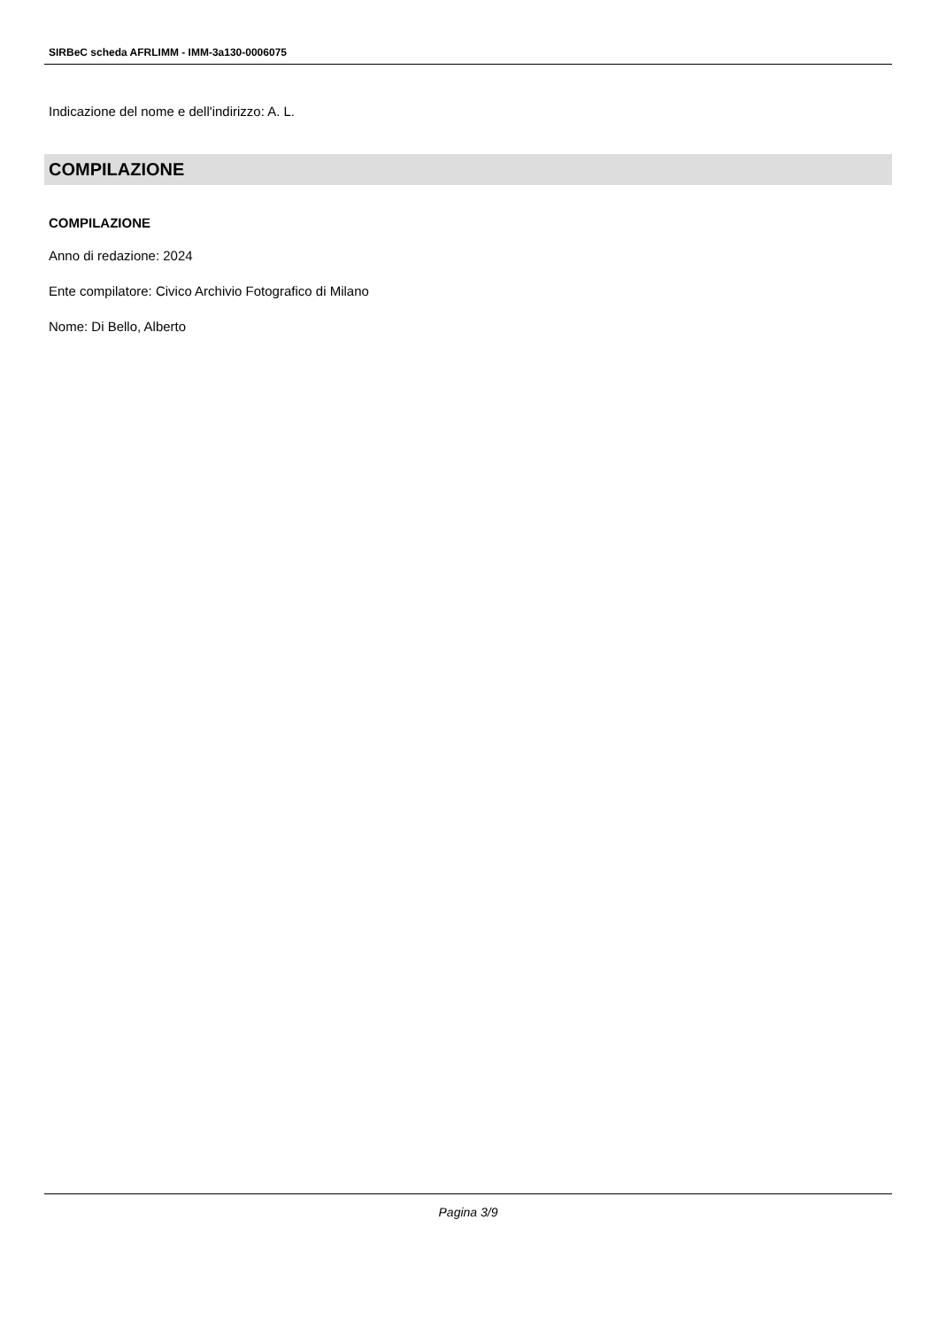SIRBeC scheda AFRLIMM - IMM-3a130-0006075
Indicazione del nome e dell'indirizzo: A. L.
COMPILAZIONE
COMPILAZIONE
Anno di redazione: 2024
Ente compilatore: Civico Archivio Fotografico di Milano
Nome: Di Bello, Alberto
Pagina 3/9